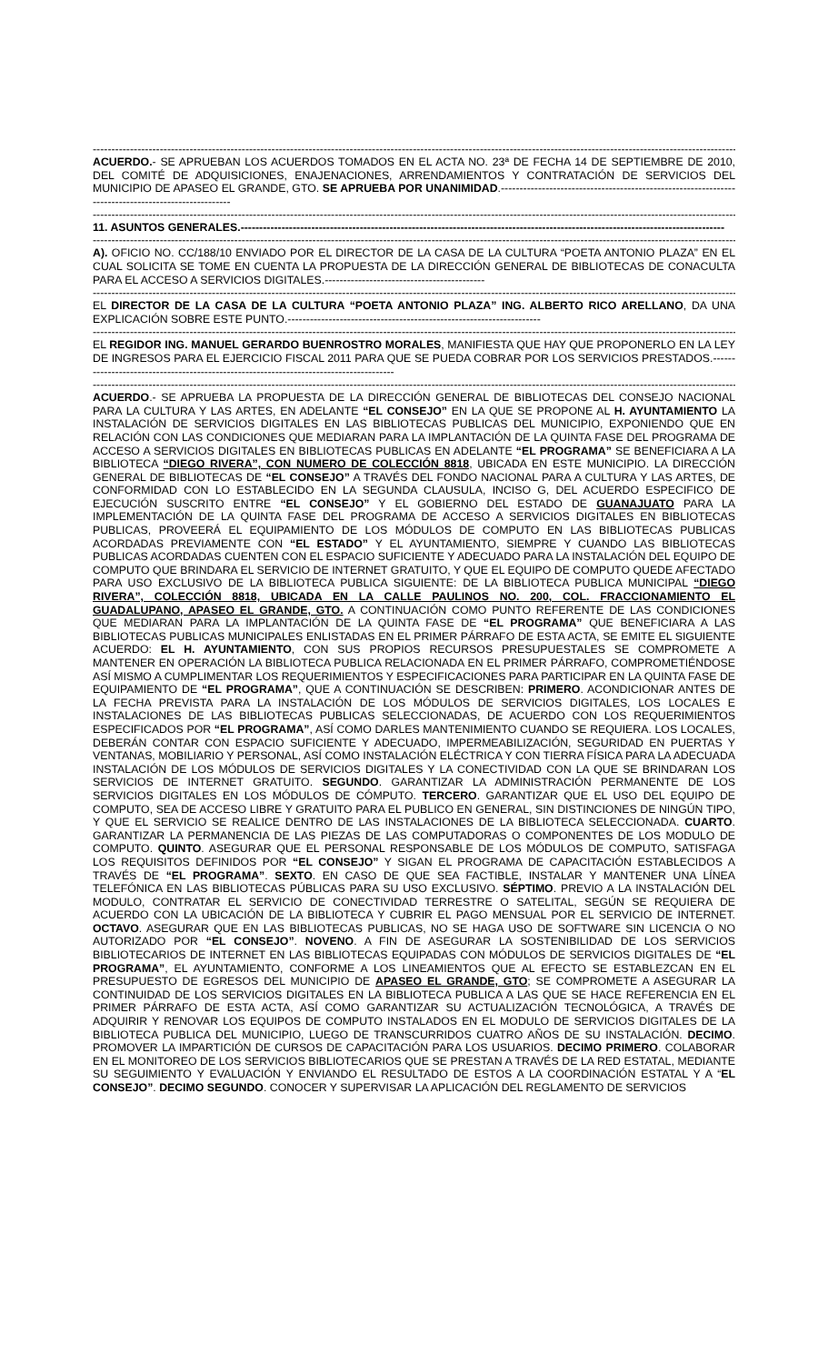----------------------------------------------------------------------------------------------------------------------------------------------------------------------------------------
ACUERDO.- SE APRUEBAN LOS ACUERDOS TOMADOS EN EL ACTA NO. 23ª DE FECHA 14 DE SEPTIEMBRE DE 2010, DEL COMITÉ DE ADQUISICIONES, ENAJENACIONES, ARRENDAMIENTOS Y CONTRATACIÓN DE SERVICIOS DEL MUNICIPIO DE APASEO EL GRANDE, GTO. SE APRUEBA POR UNANIMIDAD.----------------------------------------------------------------------------------------------------
----------------------------------------------------------------------------------------------------------------------------------------------------------------------------------------
11. ASUNTOS GENERALES.----------------------------------------------------------------------------------------------------------------------------------
----------------------------------------------------------------------------------------------------------------------------------------------------------------------------------------
A). OFICIO NO. CC/188/10 ENVIADO POR EL DIRECTOR DE LA CASA DE LA CULTURA “POETA ANTONIO PLAZA” EN EL CUAL SOLICITA SE TOME EN CUENTA LA PROPUESTA DE LA DIRECCIÓN GENERAL DE BIBLIOTECAS DE CONACULTA PARA EL ACCESO A SERVICIOS DIGITALES.-------------------------------------------
----------------------------------------------------------------------------------------------------------------------------------------------------------------------------------------
EL DIRECTOR DE LA CASA DE LA CULTURA “POETA ANTONIO PLAZA” ING. ALBERTO RICO ARELLANO, DA UNA EXPLICACIÓN SOBRE ESTE PUNTO.--------------------------------------------------------------------
----------------------------------------------------------------------------------------------------------------------------------------------------------------------------------------
EL REGIDOR ING. MANUEL GERARDO BUENROSTRO MORALES, MANIFIESTA QUE HAY QUE PROPONERLO EN LA LEY DE INGRESOS PARA EL EJERCICIO FISCAL 2011 PARA QUE SE PUEDA COBRAR POR LOS SERVICIOS PRESTADOS.---------------------------------------------------------------------------------------
----------------------------------------------------------------------------------------------------------------------------------------------------------------------------------------
ACUERDO.- SE APRUEBA LA PROPUESTA DE LA DIRECCIÓN GENERAL DE BIBLIOTECAS DEL CONSEJO NACIONAL PARA LA CULTURA Y LAS ARTES, EN ADELANTE “EL CONSEJO” EN LA QUE SE PROPONE AL H. AYUNTAMIENTO LA INSTALACIÓN DE SERVICIOS DIGITALES EN LAS BIBLIOTECAS PUBLICAS DEL MUNICIPIO, EXPONIENDO QUE EN RELACIÓN CON LAS CONDICIONES QUE MEDIARAN PARA LA IMPLANTACIÓN DE LA QUINTA FASE DEL PROGRAMA DE ACCESO A SERVICIOS DIGITALES EN BIBLIOTECAS PUBLICAS EN ADELANTE “EL PROGRAMA” SE BENEFICIARA A LA BIBLIOTECA “DIEGO RIVERA”, CON NUMERO DE COLECCIÓN 8818, UBICADA EN ESTE MUNICIPIO. LA DIRECCIÓN GENERAL DE BIBLIOTECAS DE “EL CONSEJO” A TRAVÉS DEL FONDO NACIONAL PARA A CULTURA Y LAS ARTES, DE CONFORMIDAD CON LO ESTABLECIDO EN LA SEGUNDA CLAUSULA, INCISO G, DEL ACUERDO ESPECIFICO DE EJECUCIÓN SUSCRITO ENTRE “EL CONSEJO” Y EL GOBIERNO DEL ESTADO DE GUANAJUATO PARA LA IMPLEMENTACIÓN DE LA QUINTA FASE DEL PROGRAMA DE ACCESO A SERVICIOS DIGITALES EN BIBLIOTECAS PUBLICAS, PROVEERÁ EL EQUIPAMIENTO DE LOS MÓDULOS DE COMPUTO EN LAS BIBLIOTECAS PUBLICAS ACORDADAS PREVIAMENTE CON “EL ESTADO” Y EL AYUNTAMIENTO, SIEMPRE Y CUANDO LAS BIBLIOTECAS PUBLICAS ACORDADAS CUENTEN CON EL ESPACIO SUFICIENTE Y ADECUADO PARA LA INSTALACIÓN DEL EQUIPO DE COMPUTO QUE BRINDARA EL SERVICIO DE INTERNET GRATUITO, Y QUE EL EQUIPO DE COMPUTO QUEDE AFECTADO PARA USO EXCLUSIVO DE LA BIBLIOTECA PUBLICA SIGUIENTE: DE LA BIBLIOTECA PUBLICA MUNICIPAL “DIEGO RIVERA”, COLECCIÓN 8818, UBICADA EN LA CALLE PAULINOS NO. 200, COL. FRACCIONAMIENTO EL GUADALUPANO, APASEO EL GRANDE, GTO. A CONTINUACIÓN COMO PUNTO REFERENTE DE LAS CONDICIONES QUE MEDIARAN PARA LA IMPLANTACIÓN DE LA QUINTA FASE DE “EL PROGRAMA” QUE BENEFICIARA A LAS BIBLIOTECAS PUBLICAS MUNICIPALES ENLISTADAS EN EL PRIMER PÁRRAFO DE ESTA ACTA, SE EMITE EL SIGUIENTE ACUERDO: EL H. AYUNTAMIENTO, CON SUS PROPIOS RECURSOS PRESUPUESTALES SE COMPROMETE A MANTENER EN OPERACIÓN LA BIBLIOTECA PUBLICA RELACIONADA EN EL PRIMER PÁRRAFO, COMPROMETIÉNDOSE ASÍ MISMO A CUMPLIMENTAR LOS REQUERIMIENTOS Y ESPECIFICACIONES PARA PARTICIPAR EN LA QUINTA FASE DE EQUIPAMIENTO DE “EL PROGRAMA”, QUE A CONTINUACIÓN SE DESCRIBEN: PRIMERO. ACONDICIONAR ANTES DE LA FECHA PREVISTA PARA LA INSTALACIÓN DE LOS MÓDULOS DE SERVICIOS DIGITALES, LOS LOCALES E INSTALACIONES DE LAS BIBLIOTECAS PUBLICAS SELECCIONADAS, DE ACUERDO CON LOS REQUERIMIENTOS ESPECIFICADOS POR “EL PROGRAMA”, ASÍ COMO DARLES MANTENIMIENTO CUANDO SE REQUIERA. LOS LOCALES, DEBERÁN CONTAR CON ESPACIO SUFICIENTE Y ADECUADO, IMPERMEABILIZACIÓN, SEGURIDAD EN PUERTAS Y VENTANAS, MOBILIARIO Y PERSONAL, ASÍ COMO INSTALACIÓN ELÉCTRICA Y CON TIERRA FÍSICA PARA LA ADECUADA INSTALACIÓN DE LOS MÓDULOS DE SERVICIOS DIGITALES Y LA CONECTIVIDAD CON LA QUE SE BRINDARAN LOS SERVICIOS DE INTERNET GRATUITO. SEGUNDO. GARANTIZAR LA ADMINISTRACIÓN PERMANENTE DE LOS SERVICIOS DIGITALES EN LOS MÓDULOS DE CÓMPUTO. TERCERO. GARANTIZAR QUE EL USO DEL EQUIPO DE COMPUTO, SEA DE ACCESO LIBRE Y GRATUITO PARA EL PUBLICO EN GENERAL, SIN DISTINCIONES DE NINGÚN TIPO, Y QUE EL SERVICIO SE REALICE DENTRO DE LAS INSTALACIONES DE LA BIBLIOTECA SELECCIONADA. CUARTO. GARANTIZAR LA PERMANENCIA DE LAS PIEZAS DE LAS COMPUTADORAS O COMPONENTES DE LOS MODULO DE COMPUTO. QUINTO. ASEGURAR QUE EL PERSONAL RESPONSABLE DE LOS MÓDULOS DE COMPUTO, SATISFAGA LOS REQUISITOS DEFINIDOS POR “EL CONSEJO” Y SIGAN EL PROGRAMA DE CAPACITACIÓN ESTABLECIDOS A TRAVÉS DE “EL PROGRAMA”. SEXTO. EN CASO DE QUE SEA FACTIBLE, INSTALAR Y MANTENER UNA LÍNEA TELEFÓNICA EN LAS BIBLIOTECAS PÚBLICAS PARA SU USO EXCLUSIVO. SÉPTIMO. PREVIO A LA INSTALACIÓN DEL MODULO, CONTRATAR EL SERVICIO DE CONECTIVIDAD TERRESTRE O SATELITAL, SEGÚN SE REQUIERA DE ACUERDO CON LA UBICACIÓN DE LA BIBLIOTECA Y CUBRIR EL PAGO MENSUAL POR EL SERVICIO DE INTERNET. OCTAVO. ASEGURAR QUE EN LAS BIBLIOTECAS PUBLICAS, NO SE HAGA USO DE SOFTWARE SIN LICENCIA O NO AUTORIZADO POR “EL CONSEJO”. NOVENO. A FIN DE ASEGURAR LA SOSTENIBILIDAD DE LOS SERVICIOS BIBLIOTECARIOS DE INTERNET EN LAS BIBLIOTECAS EQUIPADAS CON MÓDULOS DE SERVICIOS DIGITALES DE “EL PROGRAMA”, EL AYUNTAMIENTO, CONFORME A LOS LINEAMIENTOS QUE AL EFECTO SE ESTABLEZCAN EN EL PRESUPUESTO DE EGRESOS DEL MUNICIPIO DE APASEO EL GRANDE, GTO; SE COMPROMETE A ASEGURAR LA CONTINUIDAD DE LOS SERVICIOS DIGITALES EN LA BIBLIOTECA PUBLICA A LAS QUE SE HACE REFERENCIA EN EL PRIMER PÁRRAFO DE ESTA ACTA, ASÍ COMO GARANTIZAR SU ACTUALIZACIÓN TECNOLÓGICA, A TRAVÉS DE ADQUIRIR Y RENOVAR LOS EQUIPOS DE COMPUTO INSTALADOS EN EL MODULO DE SERVICIOS DIGITALES DE LA BIBLIOTECA PUBLICA DEL MUNICIPIO, LUEGO DE TRANSCURRIDOS CUATRO AÑOS DE SU INSTALACIÓN. DECIMO. PROMOVER LA IMPARTICIÓN DE CURSOS DE CAPACITACIÓN PARA LOS USUARIOS. DECIMO PRIMERO. COLABORAR EN EL MONITOREO DE LOS SERVICIOS BIBLIOTECARIOS QUE SE PRESTAN A TRAVÉS DE LA RED ESTATAL, MEDIANTE SU SEGUIMIENTO Y EVALUACIÓN Y ENVIANDO EL RESULTADO DE ESTOS A LA COORDINACIÓN ESTATAL Y A “EL CONSEJO”. DECIMO SEGUNDO. CONOCER Y SUPERVISAR LA APLICACIÓN DEL REGLAMENTO DE SERVICIOS